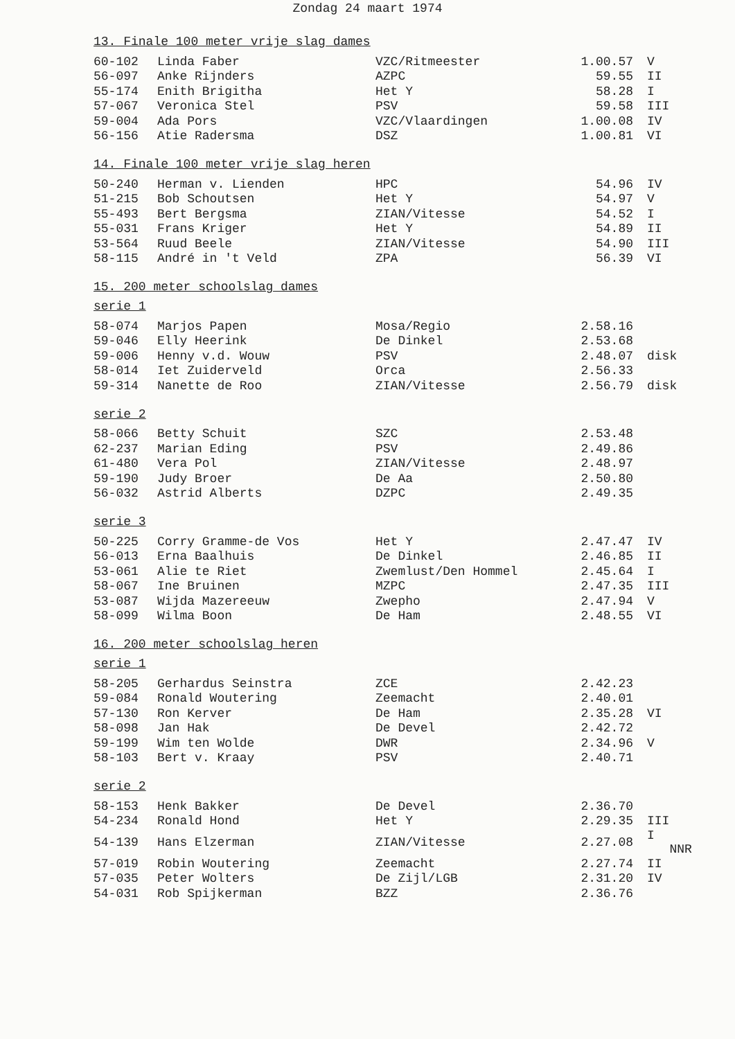Zondag 24 maart 1974
13. Finale 100 meter vrije slag dames
| 60-102 | Linda Faber | VZC/Ritmeester | 1.00.57 | V |
| 56-097 | Anke Rijnders | AZPC | 59.55 | II |
| 55-174 | Enith Brigitha | Het Y | 58.28 | I |
| 57-067 | Veronica Stel | PSV | 59.58 | III |
| 59-004 | Ada Pors | VZC/Vlaardingen | 1.00.08 | IV |
| 56-156 | Atie Radersma | DSZ | 1.00.81 | VI |
14. Finale 100 meter vrije slag heren
| 50-240 | Herman v. Lienden | HPC | 54.96 | IV |
| 51-215 | Bob Schoutsen | Het Y | 54.97 | V |
| 55-493 | Bert Bergsma | ZIAN/Vitesse | 54.52 | I |
| 55-031 | Frans Kriger | Het Y | 54.89 | II |
| 53-564 | Ruud Beele | ZIAN/Vitesse | 54.90 | III |
| 58-115 | André in 't Veld | ZPA | 56.39 | VI |
15. 200 meter schoolslag dames
serie 1
| 58-074 | Marjos Papen | Mosa/Regio | 2.58.16 | |
| 59-046 | Elly Heerink | De Dinkel | 2.53.68 | |
| 59-006 | Henny v.d. Wouw | PSV | 2.48.07 | disk |
| 58-014 | Iet Zuiderveld | Orca | 2.56.33 | |
| 59-314 | Nanette de Roo | ZIAN/Vitesse | 2.56.79 | disk |
serie 2
| 58-066 | Betty Schuit | SZC | 2.53.48 | |
| 62-237 | Marian Eding | PSV | 2.49.86 | |
| 61-480 | Vera Pol | ZIAN/Vitesse | 2.48.97 | |
| 59-190 | Judy Broer | De Aa | 2.50.80 | |
| 56-032 | Astrid Alberts | DZPC | 2.49.35 | |
serie 3
| 50-225 | Corry Gramme-de Vos | Het Y | 2.47.47 | IV |
| 56-013 | Erna Baalhuis | De Dinkel | 2.46.85 | II |
| 53-061 | Alie te Riet | Zwemlust/Den Hommel | 2.45.64 | I |
| 58-067 | Ine Bruinen | MZPC | 2.47.35 | III |
| 53-087 | Wijda Mazereeuw | Zwepho | 2.47.94 | V |
| 58-099 | Wilma Boon | De Ham | 2.48.55 | VI |
16. 200 meter schoolslag heren
serie 1
| 58-205 | Gerhardus Seinstra | ZCE | 2.42.23 | |
| 59-084 | Ronald Woutering | Zeemacht | 2.40.01 | |
| 57-130 | Ron Kerver | De Ham | 2.35.28 | VI |
| 58-098 | Jan Hak | De Devel | 2.42.72 | |
| 59-199 | Wim ten Wolde | DWR | 2.34.96 | V |
| 58-103 | Bert v. Kraay | PSV | 2.40.71 | |
serie 2
| 58-153 | Henk Bakker | De Devel | 2.36.70 | |
| 54-234 | Ronald Hond | Het Y | 2.29.35 | III |
| 54-139 | Hans Elzerman | ZIAN/Vitesse | 2.27.08 | I NNR |
| 57-019 | Robin Woutering | Zeemacht | 2.27.74 | II |
| 57-035 | Peter Wolters | De Zijl/LGB | 2.31.20 | IV |
| 54-031 | Rob Spijkerman | BZZ | 2.36.76 | |